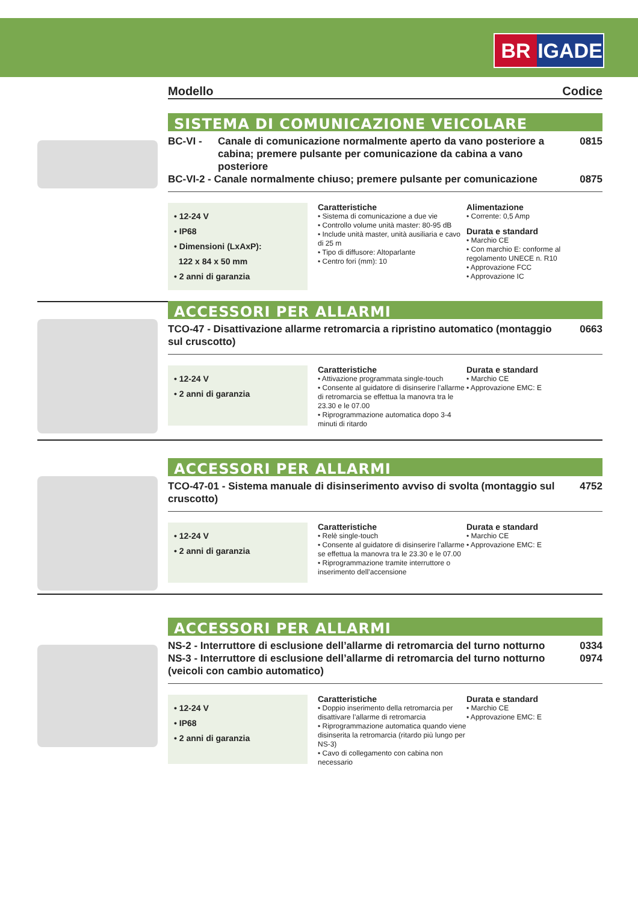BR IGADE
Modello Codice
SISTEMA DI COMUNICAZIONE VEICOLARE
BC-VI - Canale di comunicazione normalmente aperto da vano posteriore a cabina; premere pulsante per comunicazione da cabina a vano posteriore 0815
BC-VI-2 - Canale normalmente chiuso; premere pulsante per comunicazione 0875
• 12-24 V
• IP68
• Dimensioni (LxAxP):
122 x 84 x 50 mm
• 2 anni di garanzia
Caratteristiche
• Sistema di comunicazione a due vie
• Controllo volume unità master: 80-95 dB
• Include unità master, unità ausiliaria e cavo di 25 m
• Tipo di diffusore: Altoparlante
• Centro fori (mm): 10
Alimentazione
• Corrente: 0,5 Amp
Durata e standard
• Marchio CE
• Con marchio E: conforme al regolamento UNECE n. R10
• Approvazione FCC
• Approvazione IC
ACCESSORI PER ALLARMI
TCO-47 - Disattivazione allarme retromarcia a ripristino automatico (montaggio sul cruscotto) 0663
• 12-24 V
• 2 anni di garanzia
Caratteristiche
• Attivazione programmata single-touch
• Consente al guidatore di disinserire l’allarme di retromarcia se effettua la manovra tra le 23.30 e le 07.00
• Riprogrammazione automatica dopo 3-4 minuti di ritardo
Durata e standard
• Marchio CE
• Approvazione EMC: E
ACCESSORI PER ALLARMI
TCO-47-01 - Sistema manuale di disinserimento avviso di svolta (montaggio sul cruscotto) 4752
• 12-24 V
• 2 anni di garanzia
Caratteristiche
• Relè single-touch
• Consente al guidatore di disinserire l’allarme se effettua la manovra tra le 23.30 e le 07.00
• Riprogrammazione tramite interruttore o inserimento dell’accensione
Durata e standard
• Marchio CE
• Approvazione EMC: E
ACCESSORI PER ALLARMI
NS-2 - Interruttore di esclusione dell’allarme di retromarcia del turno notturno 0334
NS-3 - Interruttore di esclusione dell’allarme di retromarcia del turno notturno (veicoli con cambio automatico) 0974
• 12-24 V
• IP68
• 2 anni di garanzia
Caratteristiche
• Doppio inserimento della retromarcia per disattivare l’allarme di retromarcia
• Riprogrammazione automatica quando viene disinserita la retromarcia (ritardo più lungo per NS-3)
• Cavo di collegamento con cabina non necessario
Durata e standard
• Marchio CE
• Approvazione EMC: E